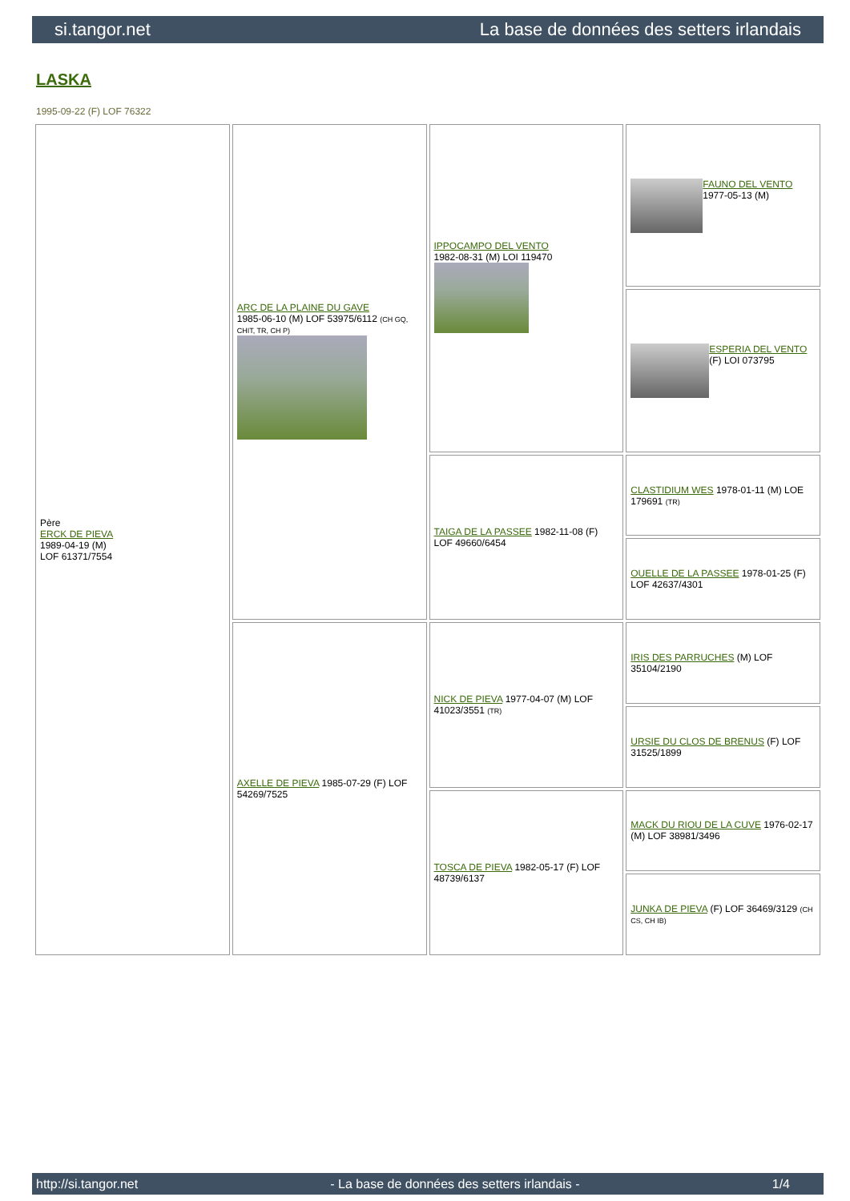si.tangor.net La base de données des setters irlandais
LASKA
1995-09-22 (F) LOF 76322
| Père ERCK DE PIEVA 1989-04-19 (M) LOF 61371/7554 | ARC DE LA PLAINE DU GAVE 1985-06-10 (M) LOF 53975/6112 (CH GQ, CHIT, TR, CH P) | IPPOCAMPO DEL VENTO 1982-08-31 (M) LOI 119470 | FAUNO DEL VENTO 1977-05-13 (M) |
| | | | ESPERIA DEL VENTO (F) LOI 073795 |
| | | TAIGA DE LA PASSEE 1982-11-08 (F) LOF 49660/6454 | CLASTIDIUM WES 1978-01-11 (M) LOE 179691 (TR) |
| | | | OUELLE DE LA PASSEE 1978-01-25 (F) LOF 42637/4301 |
| | AXELLE DE PIEVA 1985-07-29 (F) LOF 54269/7525 | NICK DE PIEVA 1977-04-07 (M) LOF 41023/3551 (TR) | IRIS DES PARRUCHES (M) LOF 35104/2190 |
| | | | URSIE DU CLOS DE BRENUS (F) LOF 31525/1899 |
| | | TOSCA DE PIEVA 1982-05-17 (F) LOF 48739/6137 | MACK DU RIOU DE LA CUVE 1976-02-17 (M) LOF 38981/3496 |
| | | | JUNKA DE PIEVA (F) LOF 36469/3129 (CH CS, CH IB) |
http://si.tangor.net - La base de données des setters irlandais - 1/4